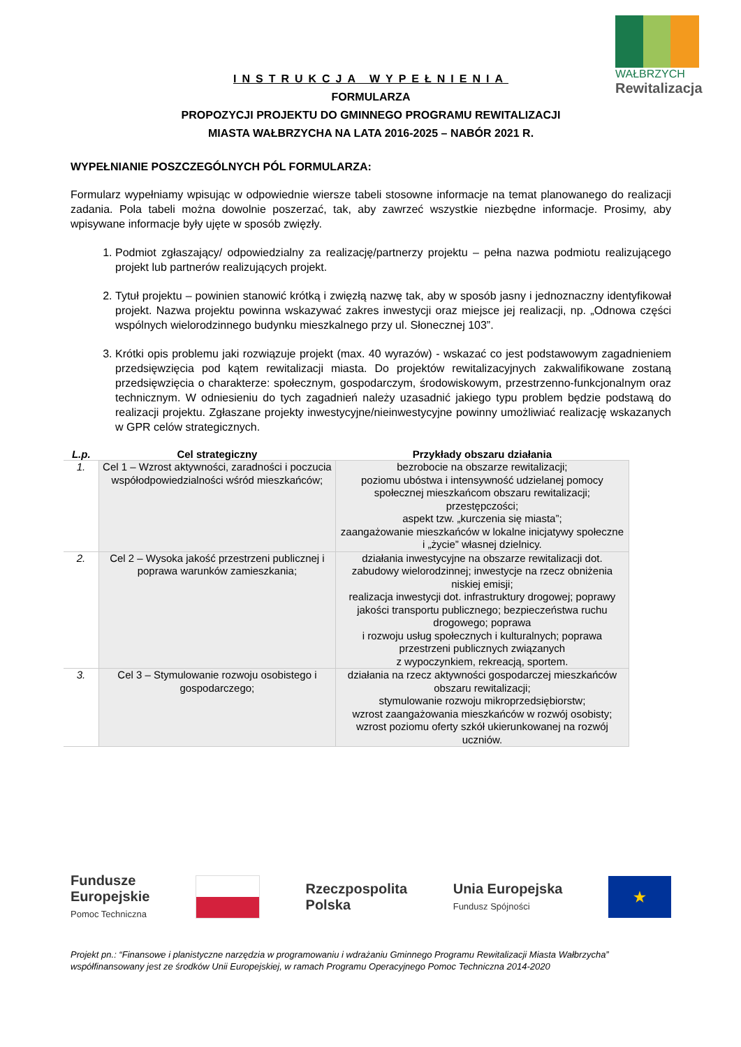WAŁBRZYCH
Rewitalizacja
INSTRUKCJA WYPEŁNIENIA
FORMULARZA
PROPOZYCJI PROJEKTU DO GMINNEGO PROGRAMU REWITALIZACJI
MIASTA WAŁBRZYCHA NA LATA 2016-2025 – NABÓR 2021 R.
WYPEŁNIANIE POSZCZEGÓLNYCH PÓL FORMULARZA:
Formularz wypełniamy wpisując w odpowiednie wiersze tabeli stosowne informacje na temat planowanego do realizacji zadania. Pola tabeli można dowolnie poszerzać, tak, aby zawrzeć wszystkie niezbędne informacje. Prosimy, aby wpisywane informacje były ujęte w sposób zwięzły.
1. Podmiot zgłaszający/ odpowiedzialny za realizację/partnerzy projektu – pełna nazwa podmiotu realizującego projekt lub partnerów realizujących projekt.
2. Tytuł projektu – powinien stanowić krótką i zwięzłą nazwę tak, aby w sposób jasny i jednoznaczny identyfikował projekt. Nazwa projektu powinna wskazywać zakres inwestycji oraz miejsce jej realizacji, np. „Odnowa części wspólnych wielorodzinnego budynku mieszkalnego przy ul. Słonecznej 103”.
3. Krótki opis problemu jaki rozwiązuje projekt (max. 40 wyrazów) - wskazać co jest podstawowym zagadnieniem przedsięwzięcia pod kątem rewitalizacji miasta. Do projektów rewitalizacyjnych zakwalifikowane zostaną przedsięwzięcia o charakterze: społecznym, gospodarczym, środowiskowym, przestrzenno-funkcjonalnym oraz technicznym. W odniesieniu do tych zagadnień należy uzasadnić jakiego typu problem będzie podstawą do realizacji projektu. Zgłaszane projekty inwestycyjne/nieinwestycyjne powinny umożliwiać realizację wskazanych w GPR celów strategicznych.
| L.p. | Cel strategiczny | Przykłady obszaru działania |
| --- | --- | --- |
| 1. | Cel 1 – Wzrost aktywności, zaradności i poczucia współodpowiedzialności wśród mieszkańców; | bezrobocie na obszarze rewitalizacji; poziomu ubóstwa i intensywność udzielanej pomocy społecznej mieszkańcom obszaru rewitalizacji; przestępczości; aspekt tzw. „kurczenia się miasta”; zaangażowanie mieszkańców w lokalne inicjatywy społeczne i „życie” własnej dzielnicy. |
| 2. | Cel 2 – Wysoka jakość przestrzeni publicznej i poprawa warunków zamieszkania; | działania inwestycyjne na obszarze rewitalizacji dot. zabudowy wielorodzinnej; inwestycje na rzecz obniżenia niskiej emisji; realizacja inwestycji dot. infrastruktury drogowej; poprawy jakości transportu publicznego; bezpieczeństwa ruchu drogowego; poprawa i rozwoju usług społecznych i kulturalnych; poprawa przestrzeni publicznych związanych z wypoczynkiem, rekreacją, sportem. |
| 3. | Cel 3 – Stymulowanie rozwoju osobistego i gospodarczego; | działania na rzecz aktywności gospodarczej mieszkańców obszaru rewitalizacji; stymulowanie rozwoju mikroprzedsiębiorstw; wzrost zaangażowania mieszkańców w rozwój osobisty; wzrost poziomu oferty szkół ukierunkowanej na rozwój uczniów. |
Fundusze
Europejskie
Pomoc Techniczna
Rzeczpospolita
Polska
Unia Europejska
Fundusz Spójności
★
Projekt pn.: “Finansowe i planistyczne narzędzia w programowaniu i wdrażaniu Gminnego Programu Rewitalizacji Miasta Wałbrzycha” współfinansowany jest ze środków Unii Europejskiej, w ramach Programu Operacyjnego Pomoc Techniczna 2014-2020